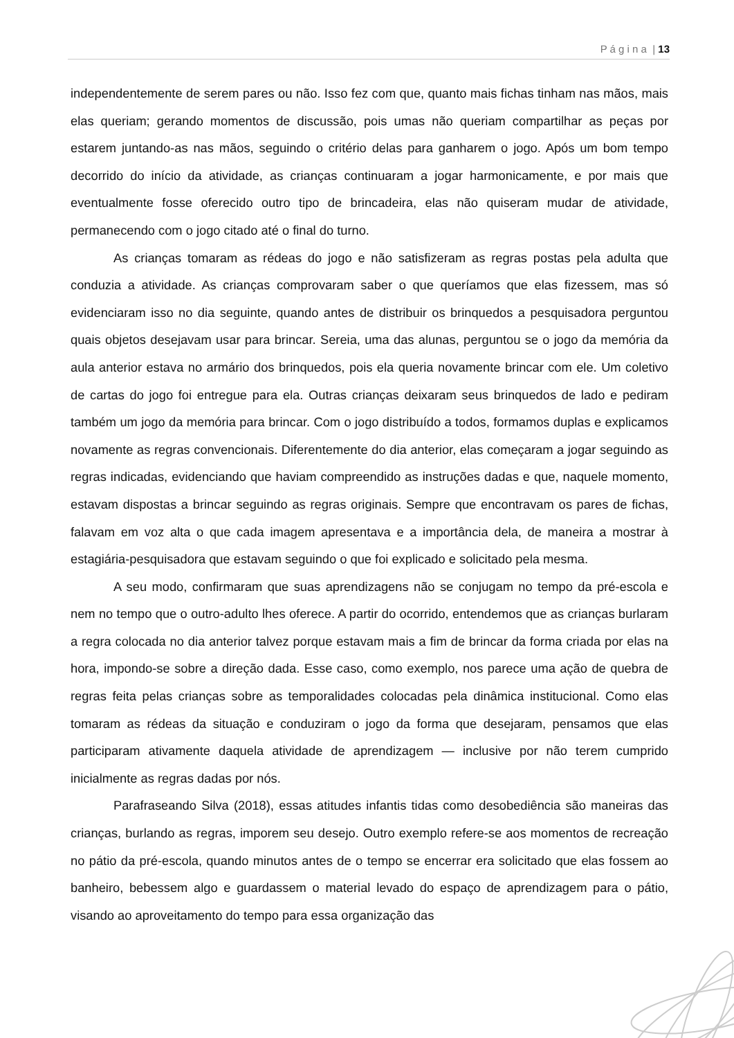P á g i n a | 13
independentemente de serem pares ou não. Isso fez com que, quanto mais fichas tinham nas mãos, mais elas queriam; gerando momentos de discussão, pois umas não queriam compartilhar as peças por estarem juntando-as nas mãos, seguindo o critério delas para ganharem o jogo. Após um bom tempo decorrido do início da atividade, as crianças continuaram a jogar harmonicamente, e por mais que eventualmente fosse oferecido outro tipo de brincadeira, elas não quiseram mudar de atividade, permanecendo com o jogo citado até o final do turno.
As crianças tomaram as rédeas do jogo e não satisfizeram as regras postas pela adulta que conduzia a atividade. As crianças comprovaram saber o que queríamos que elas fizessem, mas só evidenciaram isso no dia seguinte, quando antes de distribuir os brinquedos a pesquisadora perguntou quais objetos desejavam usar para brincar. Sereia, uma das alunas, perguntou se o jogo da memória da aula anterior estava no armário dos brinquedos, pois ela queria novamente brincar com ele. Um coletivo de cartas do jogo foi entregue para ela. Outras crianças deixaram seus brinquedos de lado e pediram também um jogo da memória para brincar. Com o jogo distribuído a todos, formamos duplas e explicamos novamente as regras convencionais. Diferentemente do dia anterior, elas começaram a jogar seguindo as regras indicadas, evidenciando que haviam compreendido as instruções dadas e que, naquele momento, estavam dispostas a brincar seguindo as regras originais. Sempre que encontravam os pares de fichas, falavam em voz alta o que cada imagem apresentava e a importância dela, de maneira a mostrar à estagiária-pesquisadora que estavam seguindo o que foi explicado e solicitado pela mesma.
A seu modo, confirmaram que suas aprendizagens não se conjugam no tempo da pré-escola e nem no tempo que o outro-adulto lhes oferece. A partir do ocorrido, entendemos que as crianças burlaram a regra colocada no dia anterior talvez porque estavam mais a fim de brincar da forma criada por elas na hora, impondo-se sobre a direção dada. Esse caso, como exemplo, nos parece uma ação de quebra de regras feita pelas crianças sobre as temporalidades colocadas pela dinâmica institucional. Como elas tomaram as rédeas da situação e conduziram o jogo da forma que desejaram, pensamos que elas participaram ativamente daquela atividade de aprendizagem — inclusive por não terem cumprido inicialmente as regras dadas por nós.
Parafraseando Silva (2018), essas atitudes infantis tidas como desobediência são maneiras das crianças, burlando as regras, imporem seu desejo. Outro exemplo refere-se aos momentos de recreação no pátio da pré-escola, quando minutos antes de o tempo se encerrar era solicitado que elas fossem ao banheiro, bebessem algo e guardassem o material levado do espaço de aprendizagem para o pátio, visando ao aproveitamento do tempo para essa organização das